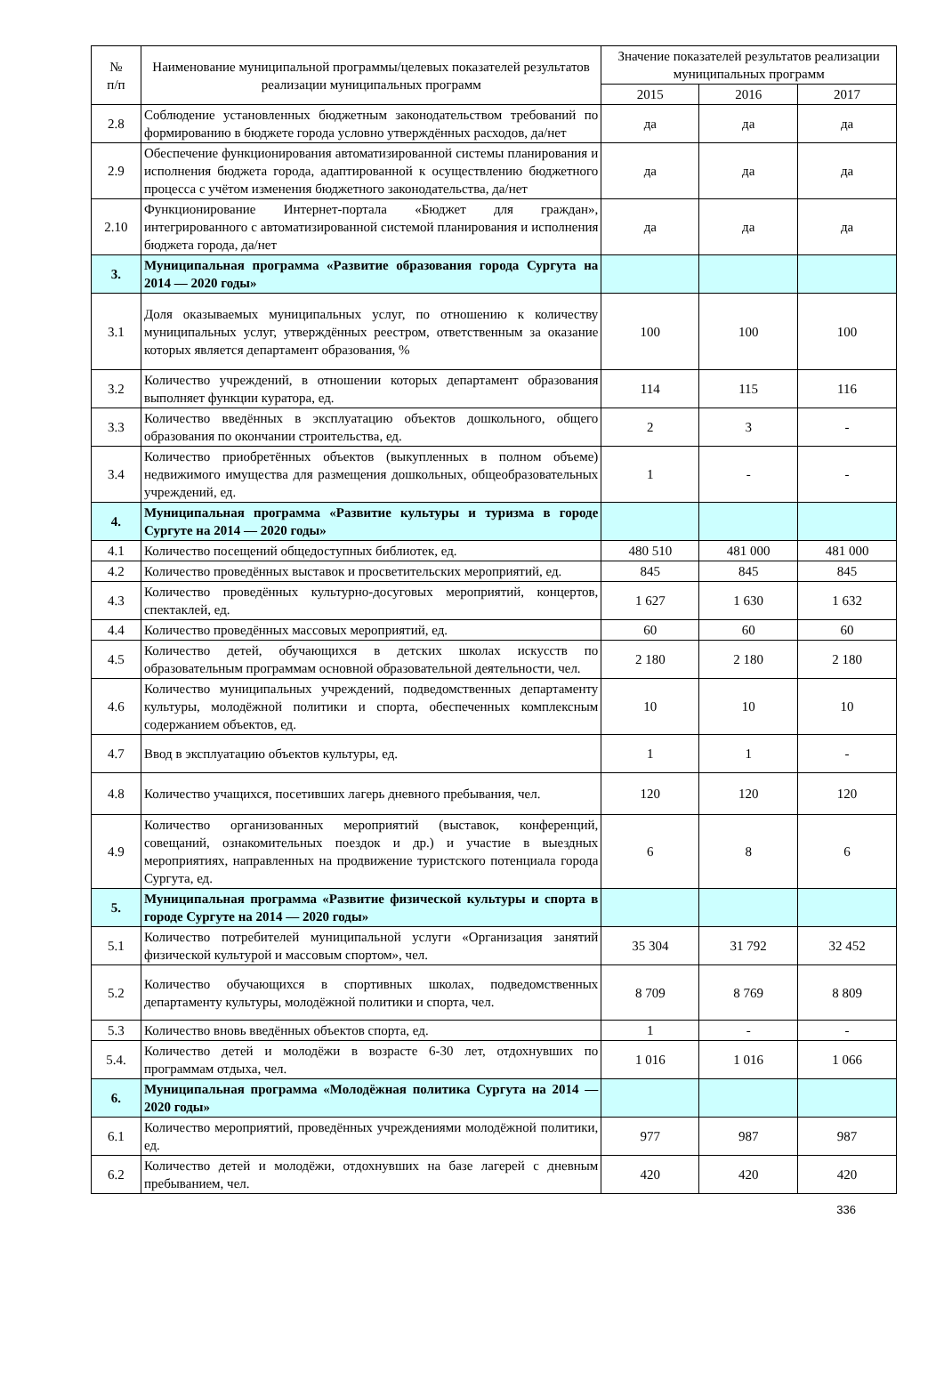| № п/п | Наименование муниципальной программы/целевых показателей результатов реализации муниципальных программ | Значение показателей результатов реализации муниципальных программ | | |
| --- | --- | --- | --- | --- |
| | | 2015 | 2016 | 2017 |
| 2.8 | Соблюдение установленных бюджетным законодательством требований по формированию в бюджете города условно утверждённых расходов, да/нет | да | да | да |
| 2.9 | Обеспечение функционирования автоматизированной системы планирования и исполнения бюджета города, адаптированной к осуществлению бюджетного процесса с учётом изменения бюджетного законодательства, да/нет | да | да | да |
| 2.10 | Функционирование Интернет-портала «Бюджет для граждан», интегрированного с автоматизированной системой планирования и исполнения бюджета города, да/нет | да | да | да |
| 3. | Муниципальная программа «Развитие образования города Сургута на 2014 — 2020 годы» | | | |
| 3.1 | Доля оказываемых муниципальных услуг, по отношению к количеству муниципальных услуг, утверждённых реестром, ответственным за оказание которых является департамент образования, % | 100 | 100 | 100 |
| 3.2 | Количество учреждений, в отношении которых департамент образования выполняет функции куратора, ед. | 114 | 115 | 116 |
| 3.3 | Количество введённых в эксплуатацию объектов дошкольного, общего образования по окончании строительства, ед. | 2 | 3 | - |
| 3.4 | Количество приобретённых объектов (выкупленных в полном объеме) недвижимого имущества для размещения дошкольных, общеобразовательных учреждений, ед. | 1 | - | - |
| 4. | Муниципальная программа «Развитие культуры и туризма в городе Сургуте на 2014 — 2020 годы» | | | |
| 4.1 | Количество посещений общедоступных библиотек, ед. | 480 510 | 481 000 | 481 000 |
| 4.2 | Количество проведённых выставок и просветительских мероприятий, ед. | 845 | 845 | 845 |
| 4.3 | Количество проведённых культурно-досуговых мероприятий, концертов, спектаклей, ед. | 1 627 | 1 630 | 1 632 |
| 4.4 | Количество проведённых массовых мероприятий, ед. | 60 | 60 | 60 |
| 4.5 | Количество детей, обучающихся в детских школах искусств по образовательным программам основной образовательной деятельности, чел. | 2 180 | 2 180 | 2 180 |
| 4.6 | Количество муниципальных учреждений, подведомственных департаменту культуры, молодёжной политики и спорта, обеспеченных комплексным содержанием объектов, ед. | 10 | 10 | 10 |
| 4.7 | Ввод в эксплуатацию объектов культуры, ед. | 1 | 1 | - |
| 4.8 | Количество учащихся, посетивших лагерь дневного пребывания, чел. | 120 | 120 | 120 |
| 4.9 | Количество организованных мероприятий (выставок, конференций, совещаний, ознакомительных поездок и др.) и участие в выездных мероприятиях, направленных на продвижение туристского потенциала города Сургута, ед. | 6 | 8 | 6 |
| 5. | Муниципальная программа «Развитие физической культуры и спорта в городе Сургуте на 2014 — 2020 годы» | | | |
| 5.1 | Количество потребителей муниципальной услуги «Организация занятий физической культурой и массовым спортом», чел. | 35 304 | 31 792 | 32 452 |
| 5.2 | Количество обучающихся в спортивных школах, подведомственных департаменту культуры, молодёжной политики и спорта, чел. | 8 709 | 8 769 | 8 809 |
| 5.3 | Количество вновь введённых объектов спорта, ед. | 1 | - | - |
| 5.4. | Количество детей и молодёжи в возрасте 6-30 лет, отдохнувших по программам отдыха, чел. | 1 016 | 1 016 | 1 066 |
| 6. | Муниципальная программа «Молодёжная политика Сургута на 2014 — 2020 годы» | | | |
| 6.1 | Количество мероприятий, проведённых учреждениями молодёжной политики, ед. | 977 | 987 | 987 |
| 6.2 | Количество детей и молодёжи, отдохнувших на базе лагерей с дневным пребыванием, чел. | 420 | 420 | 420 |
336